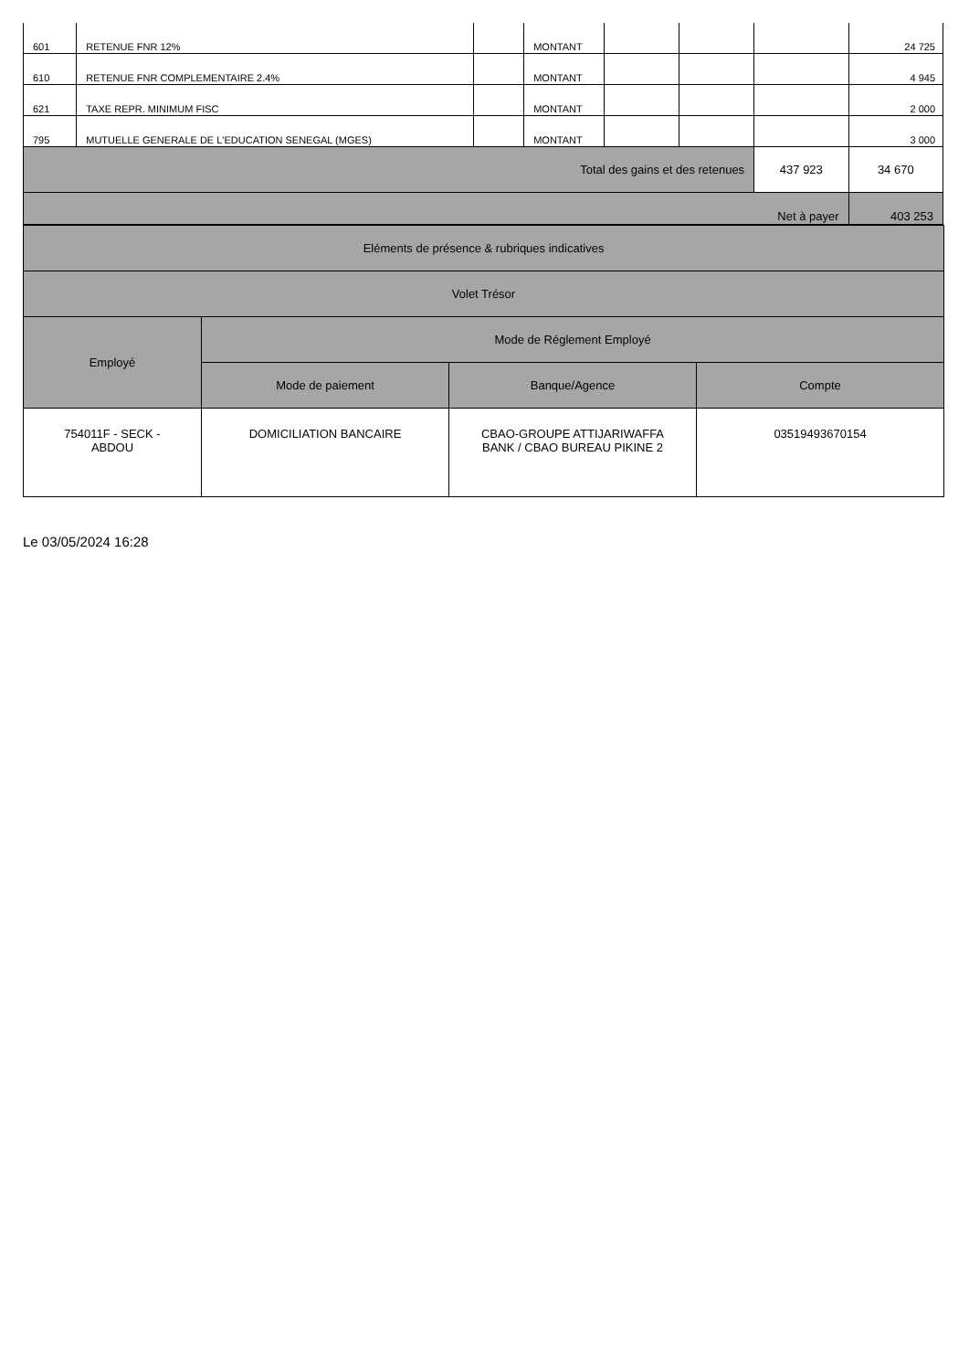| 601 | RETENUE FNR 12% | | MONTANT | | | | 24 725 |
| 610 | RETENUE FNR COMPLEMENTAIRE 2.4% | | MONTANT | | | | 4 945 |
| 621 | TAXE REPR. MINIMUM FISC | | MONTANT | | | | 2 000 |
| 795 | MUTUELLE GENERALE DE L'EDUCATION SENEGAL (MGES) | | MONTANT | | | | 3 000 |
| Total des gains et des retenues | | | | | | 437 923 | 34 670 |
| Net à payer | | | | | | | 403 253 |
| Eléments de présence & rubriques indicatives | | | |
| Volet Trésor | | | |
| Employé | Mode de Réglement Employé | | |
| | Mode de paiement | Banque/Agence | Compte |
| 754011F - SECK - ABDOU | DOMICILIATION BANCAIRE | CBAO-GROUPE ATTIJARIWAFFA BANK / CBAO BUREAU PIKINE 2 | 03519493670154 |
Le 03/05/2024 16:28